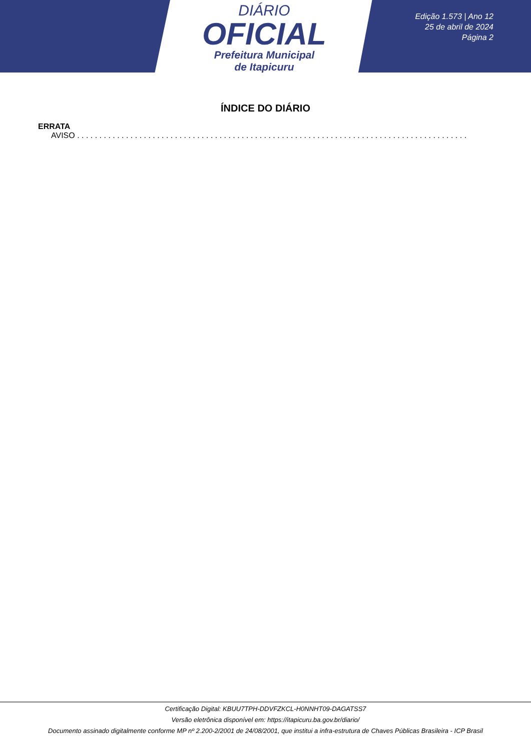DIÁRIO
OFICIAL
Prefeitura Municipal
de Itapicuru
Edição 1.573 | Ano 12
25 de abril de 2024
Página 2
ÍNDICE DO DIÁRIO
ERRATA
AVISO . . . . . . . . . . . . . . . . . . . . . . . . . . . . . . . . . . . . . . . . . . . . . . . . . . . . . . . . . . . . . . . . . . . . . . . . . . . . . . . . . . . . . . . . . . . . . . . . . . . . . .
Certificação Digital: KBUU7TPH-DDVFZKCL-H0NNHT09-DAGATSS7
Versão eletrônica disponível em: https://itapicuru.ba.gov.br/diario/
Documento assinado digitalmente conforme MP nº 2.200-2/2001 de 24/08/2001, que institui a infra-estrutura de Chaves Públicas Brasileira - ICP Brasil